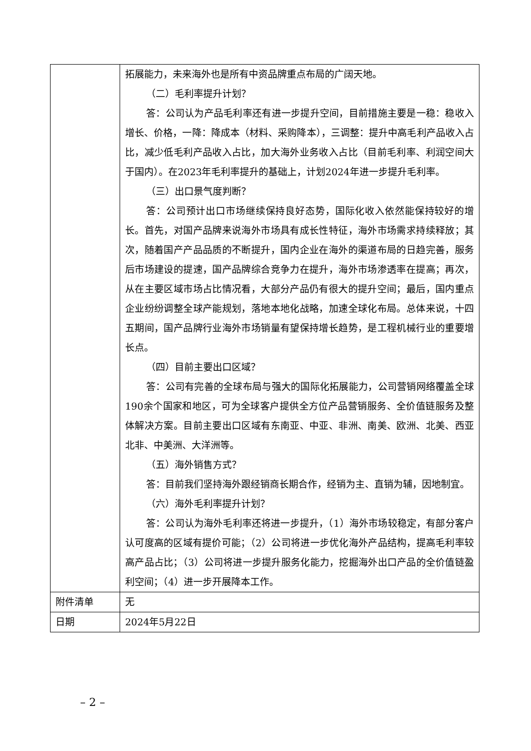| | 拓展能力，未来海外也是所有中资品牌重点布局的广阔天地。 （二）毛利率提升计划？ 答：公司认为产品毛利率还有进一步提升空间，目前措施主要是一稳：稳收入增长、价格，一降：降成本（材料、采购降本），三调整：提升中高毛利产品收入占比，减少低毛利产品收入占比，加大海外业务收入占比（目前毛利率、利润空间大于国内）。在2023年毛利率提升的基础上，计划2024年进一步提升毛利率。 （三）出口景气度判断？ 答：公司预计出口市场继续保持良好态势，国际化收入依然能保持较好的增长。首先，对国产品牌来说海外市场具有成长性特征，海外市场需求持续释放；其次，随着国产产品品质的不断提升，国内企业在海外的渠道布局的日趋完善，服务后市场建设的提速，国产品牌综合竞争力在提升，海外市场渗透率在提高；再次，从在主要区域市场占比情况看，大部分产品仍有很大的提升空间；最后，国内重点企业纷纷调整全球产能规划，落地本地化战略，加速全球化布局。总体来说，十四五期间，国产品牌行业海外市场销量有望保持增长趋势，是工程机械行业的重要增长点。 （四）目前主要出口区域？ 答：公司有完善的全球布局与强大的国际化拓展能力，公司营销网络覆盖全球190余个国家和地区，可为全球客户提供全方位产品营销服务、全价值链服务及整体解决方案。目前主要出口区域有东南亚、中亚、非洲、南美、欧洲、北美、西亚北非、中美洲、大洋洲等。 （五）海外销售方式？ 答：目前我们坚持海外跟经销商长期合作，经销为主、直销为辅，因地制宜。 （六）海外毛利率提升计划？ 答：公司认为海外毛利率还将进一步提升，（1）海外市场较稳定，有部分客户认可度高的区域有提价可能；（2）公司将进一步优化海外产品结构，提高毛利率较高产品占比；（3）公司将进一步提升服务化能力，挖掘海外出口产品的全价值链盈利空间；（4）进一步开展降本工作。 |
| 附件清单 | 无 |
| 日期 | 2024年5月22日 |
– 2 –